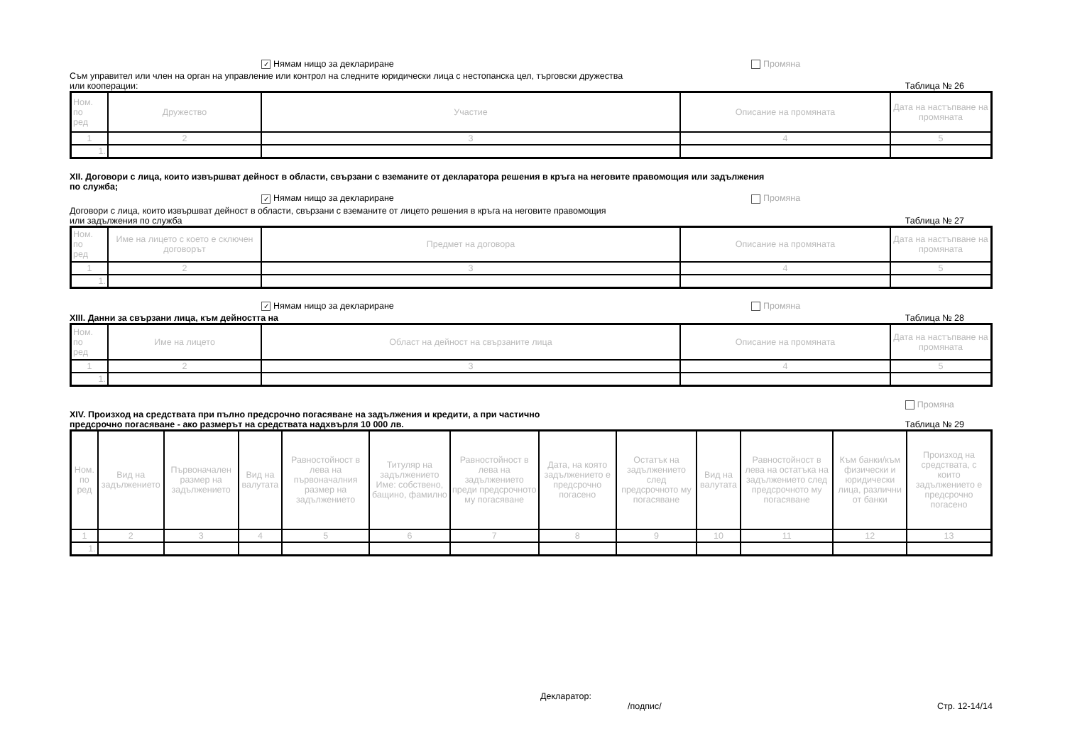✓ Нямам нищо за деклариране Промяна
Съм управител или член на орган на управление или контрол на следните юридически лица с нестопанска цел, търговски дружества
или кооперации:
Таблица № 26
| Ном. по ред | Дружество | Участие | Описание на промяната | Дата на настъпване на промяната |
| --- | --- | --- | --- | --- |
| 1 | 2 | 3 | 4 | 5 |
| 1. | | | | |
XII. Договори с лица, които извършват дейност в области, свързани с вземаните от декларатора решения в кръга на неговите правомощия или задължения
по служба;
✓ Нямам нищо за деклариране Промяна
Договори с лица, които извършват дейност в области, свързани с вземаните от лицето решения в кръга на неговите правомощия
или задължения по служба
Таблица № 27
| Ном. по ред | Име на лицето с което е сключен договорът | Предмет на договора | Описание на промяната | Дата на настъпване на промяната |
| --- | --- | --- | --- | --- |
| 1 | 2 | 3 | 4 | 5 |
| 1. | | | | |
✓ Нямам нищо за деклариране Промяна
XIII. Данни за свързани лица, към дейността на
Таблица № 28
| Ном. по ред | Име на лицето | Област на дейност на свързаните лица | Описание на промяната | Дата на настъпване на промяната |
| --- | --- | --- | --- | --- |
| 1 | 2 | 3 | 4 | 5 |
| 1. | | | | |
XIV. Произход на средствата при пълно предсрочно погасяване на задължения и кредити, а при частично
предсрочно погасяване - ако размерът на средствата надхвърля 10 000 лв.
Промяна
Таблица № 29
| Ном. по ред | Вид на задължението | Първоначален размер на задължението | Вид на валутата | Равностойност в лева на първоначалния размер на задължението | Титуляр на задължението Име: собствено, бащино, фамилно | Равностойност в лева на задължението преди предсрочното му погасяване | Дата, на която задължението е предсрочно погасено | Остатък на задължението след предсрочното му погасяване | Вид на валутата | Равностойност в лева на остатъка на задължението след предсрочното му погасяване | Към банки/към физически и юридически лица, различни от банки | Произход на средствата, с които задължението е предсрочно погасено |
| --- | --- | --- | --- | --- | --- | --- | --- | --- | --- | --- | --- | --- |
| 1 | 2 | 3 | 4 | 5 | 6 | 7 | 8 | 9 | 10 | 11 | 12 | 13 |
| 1. | | | | | | | | | | | | |
Декларатор:
/подпис/ Стр. 12-14/14